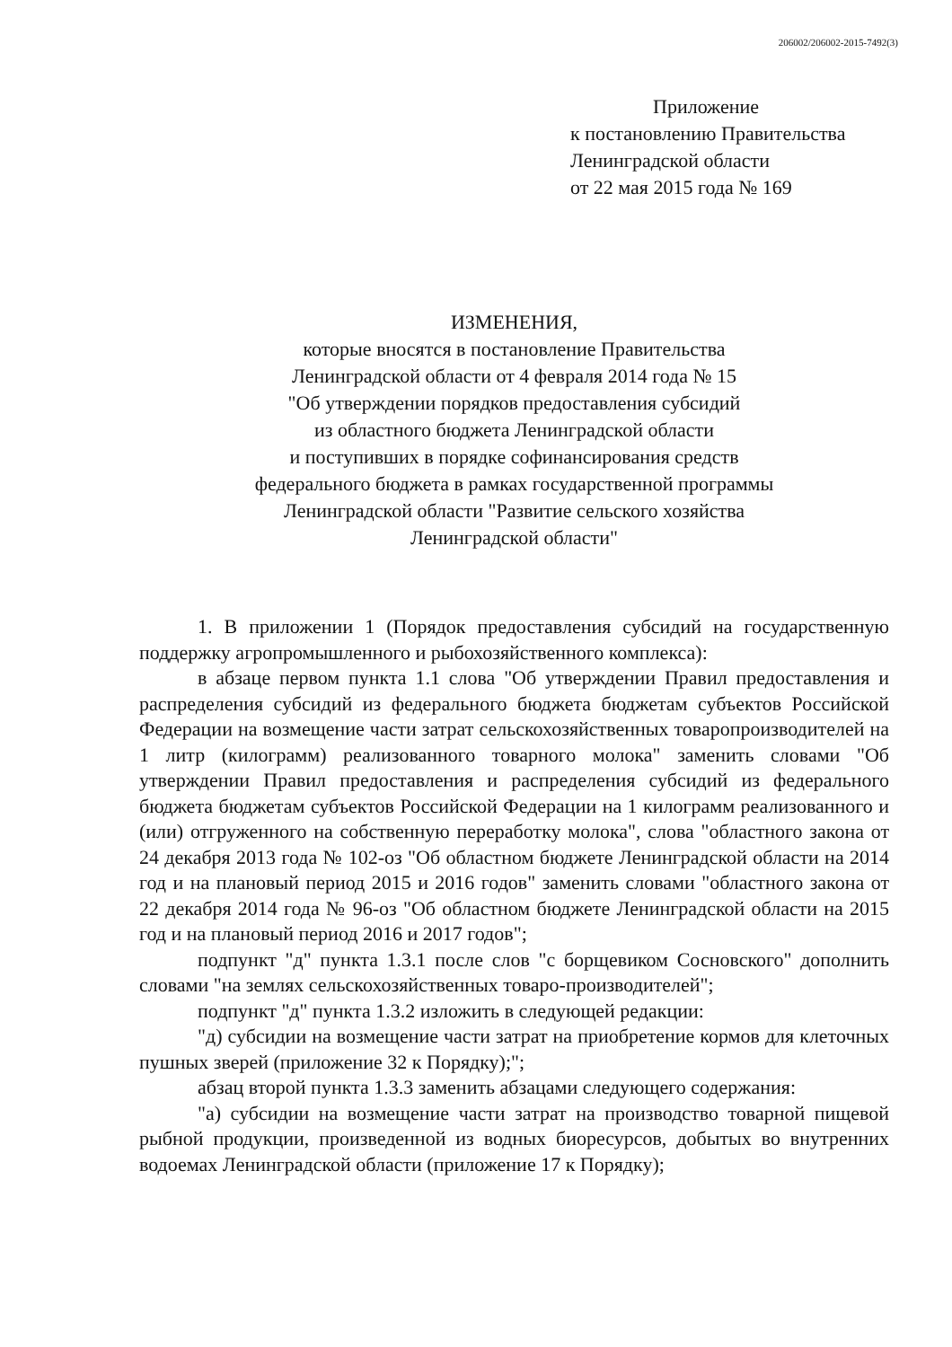206002/206002-2015-7492(3)
Приложение
к постановлению Правительства
Ленинградской области
от 22 мая 2015 года № 169
ИЗМЕНЕНИЯ,
которые вносятся в постановление Правительства
Ленинградской области от 4 февраля 2014 года № 15
"Об утверждении порядков предоставления субсидий
из областного бюджета Ленинградской области
и поступивших в порядке софинансирования средств
федерального бюджета в рамках государственной программы
Ленинградской области "Развитие сельского хозяйства
Ленинградской области"
1. В приложении 1 (Порядок предоставления субсидий на государственную поддержку агропромышленного и рыбохозяйственного комплекса):
в абзаце первом пункта 1.1 слова "Об утверждении Правил предоставления и распределения субсидий из федерального бюджета бюджетам субъектов Российской Федерации на возмещение части затрат сельскохозяйственных товаропроизводителей на 1 литр (килограмм) реализованного товарного молока" заменить словами "Об утверждении Правил предоставления и распределения субсидий из федерального бюджета бюджетам субъектов Российской Федерации на 1 килограмм реализованного и (или) отгруженного на собственную переработку молока", слова "областного закона от 24 декабря 2013 года № 102-оз "Об областном бюджете Ленинградской области на 2014 год и на плановый период 2015 и 2016 годов" заменить словами "областного закона от 22 декабря 2014 года № 96-оз "Об областном бюджете Ленинградской области на 2015 год и на плановый период 2016 и 2017 годов";
подпункт "д" пункта 1.3.1 после слов "с борщевиком Сосновского" дополнить словами "на землях сельскохозяйственных товаро-производителей";
подпункт "д" пункта 1.3.2 изложить в следующей редакции:
"д) субсидии на возмещение части затрат на приобретение кормов для клеточных пушных зверей (приложение 32 к Порядку);";
абзац второй пункта 1.3.3 заменить абзацами следующего содержания:
"а) субсидии на возмещение части затрат на производство товарной пищевой рыбной продукции, произведенной из водных биоресурсов, добытых во внутренних водоемах Ленинградской области (приложение 17 к Порядку);